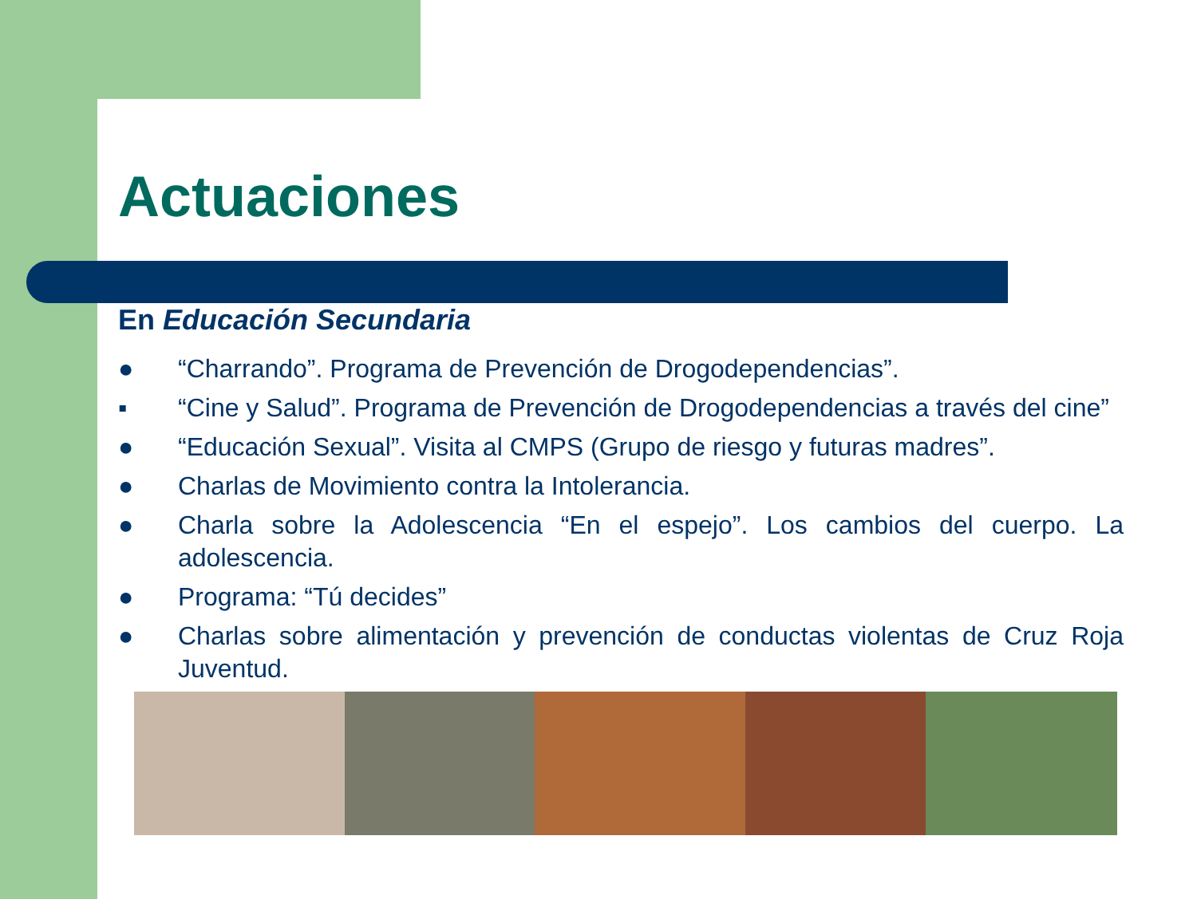Actuaciones
En Educación Secundaria
● “Charrando”. Programa de Prevención de Drogodependencias”.
▪ “Cine y Salud”. Programa de Prevención de Drogodependencias a través del cine”
● “Educación Sexual”. Visita al CMPS (Grupo de riesgo y futuras madres”.
● Charlas de Movimiento contra la Intolerancia.
● Charla sobre la Adolescencia “En el espejo”. Los cambios del cuerpo. La adolescencia.
● Programa: “Tú decides”
● Charlas sobre alimentación y prevención de conductas violentas de Cruz Roja Juventud.